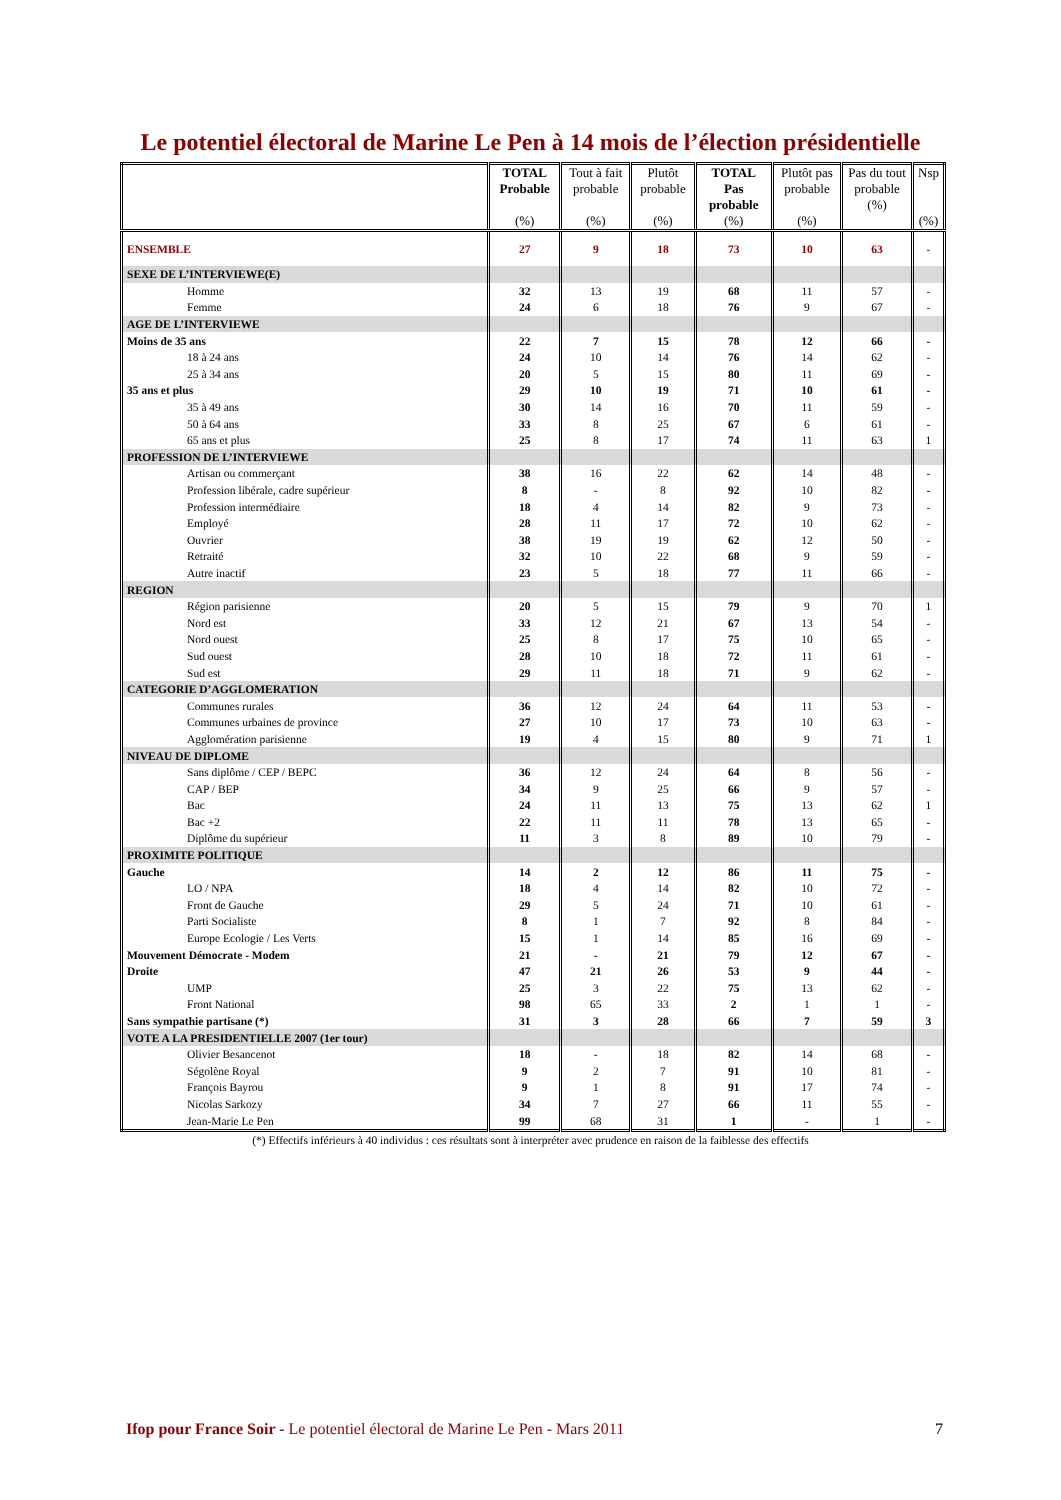Le potentiel électoral de Marine Le Pen à 14 mois de l’élection présidentielle
| | TOTAL Probable (%) | Tout à fait probable (%) | Plutôt probable (%) | TOTAL Pas probable (%) | Plutôt pas probable (%) | Pas du tout probable (%) | Nsp (%) |
| --- | --- | --- | --- | --- | --- | --- | --- |
| ENSEMBLE | 27 | 9 | 18 | 73 | 10 | 63 | - |
| SEXE DE L’INTERVIEWE(E) | | | | | | | |
| Homme | 32 | 13 | 19 | 68 | 11 | 57 | - |
| Femme | 24 | 6 | 18 | 76 | 9 | 67 | - |
| AGE DE L’INTERVIEWE | | | | | | | |
| Moins de 35 ans | 22 | 7 | 15 | 78 | 12 | 66 | - |
| 18 à 24 ans | 24 | 10 | 14 | 76 | 14 | 62 | - |
| 25 à 34 ans | 20 | 5 | 15 | 80 | 11 | 69 | - |
| 35 ans et plus | 29 | 10 | 19 | 71 | 10 | 61 | - |
| 35 à 49 ans | 30 | 14 | 16 | 70 | 11 | 59 | - |
| 50 à 64 ans | 33 | 8 | 25 | 67 | 6 | 61 | - |
| 65 ans et plus | 25 | 8 | 17 | 74 | 11 | 63 | 1 |
| PROFESSION DE L’INTERVIEWE | | | | | | | |
| Artisan ou commerçant | 38 | 16 | 22 | 62 | 14 | 48 | - |
| Profession libérale, cadre supérieur | 8 | - | 8 | 92 | 10 | 82 | - |
| Profession intermédiaire | 18 | 4 | 14 | 82 | 9 | 73 | - |
| Employé | 28 | 11 | 17 | 72 | 10 | 62 | - |
| Ouvrier | 38 | 19 | 19 | 62 | 12 | 50 | - |
| Retraité | 32 | 10 | 22 | 68 | 9 | 59 | - |
| Autre inactif | 23 | 5 | 18 | 77 | 11 | 66 | - |
| REGION | | | | | | | |
| Région parisienne | 20 | 5 | 15 | 79 | 9 | 70 | 1 |
| Nord est | 33 | 12 | 21 | 67 | 13 | 54 | - |
| Nord ouest | 25 | 8 | 17 | 75 | 10 | 65 | - |
| Sud ouest | 28 | 10 | 18 | 72 | 11 | 61 | - |
| Sud est | 29 | 11 | 18 | 71 | 9 | 62 | - |
| CATEGORIE D’AGGLOMERATION | | | | | | | |
| Communes rurales | 36 | 12 | 24 | 64 | 11 | 53 | - |
| Communes urbaines de province | 27 | 10 | 17 | 73 | 10 | 63 | - |
| Agglomération parisienne | 19 | 4 | 15 | 80 | 9 | 71 | 1 |
| NIVEAU DE DIPLOME | | | | | | | |
| Sans diplôme / CEP / BEPC | 36 | 12 | 24 | 64 | 8 | 56 | - |
| CAP / BEP | 34 | 9 | 25 | 66 | 9 | 57 | - |
| Bac | 24 | 11 | 13 | 75 | 13 | 62 | 1 |
| Bac +2 | 22 | 11 | 11 | 78 | 13 | 65 | - |
| Diplôme du supérieur | 11 | 3 | 8 | 89 | 10 | 79 | - |
| PROXIMITE POLITIQUE | | | | | | | |
| Gauche | 14 | 2 | 12 | 86 | 11 | 75 | - |
| LO / NPA | 18 | 4 | 14 | 82 | 10 | 72 | - |
| Front de Gauche | 29 | 5 | 24 | 71 | 10 | 61 | - |
| Parti Socialiste | 8 | 1 | 7 | 92 | 8 | 84 | - |
| Europe Ecologie / Les Verts | 15 | 1 | 14 | 85 | 16 | 69 | - |
| Mouvement Démocrate - Modem | 21 | - | 21 | 79 | 12 | 67 | - |
| Droite | 47 | 21 | 26 | 53 | 9 | 44 | - |
| UMP | 25 | 3 | 22 | 75 | 13 | 62 | - |
| Front National | 98 | 65 | 33 | 2 | 1 | 1 | - |
| Sans sympathie partisane (*) | 31 | 3 | 28 | 66 | 7 | 59 | 3 |
| VOTE A LA PRESIDENTIELLE 2007 (1er tour) | | | | | | | |
| Olivier Besancenot | 18 | - | 18 | 82 | 14 | 68 | - |
| Ségolène Royal | 9 | 2 | 7 | 91 | 10 | 81 | - |
| François Bayrou | 9 | 1 | 8 | 91 | 17 | 74 | - |
| Nicolas Sarkozy | 34 | 7 | 27 | 66 | 11 | 55 | - |
| Jean-Marie Le Pen | 99 | 68 | 31 | 1 | - | 1 | - |
(*) Effectifs inférieurs à 40 individus : ces résultats sont à interpréter avec prudence en raison de la faiblesse des effectifs
Ifop pour France Soir - Le potentiel électoral de Marine Le Pen - Mars 2011 7